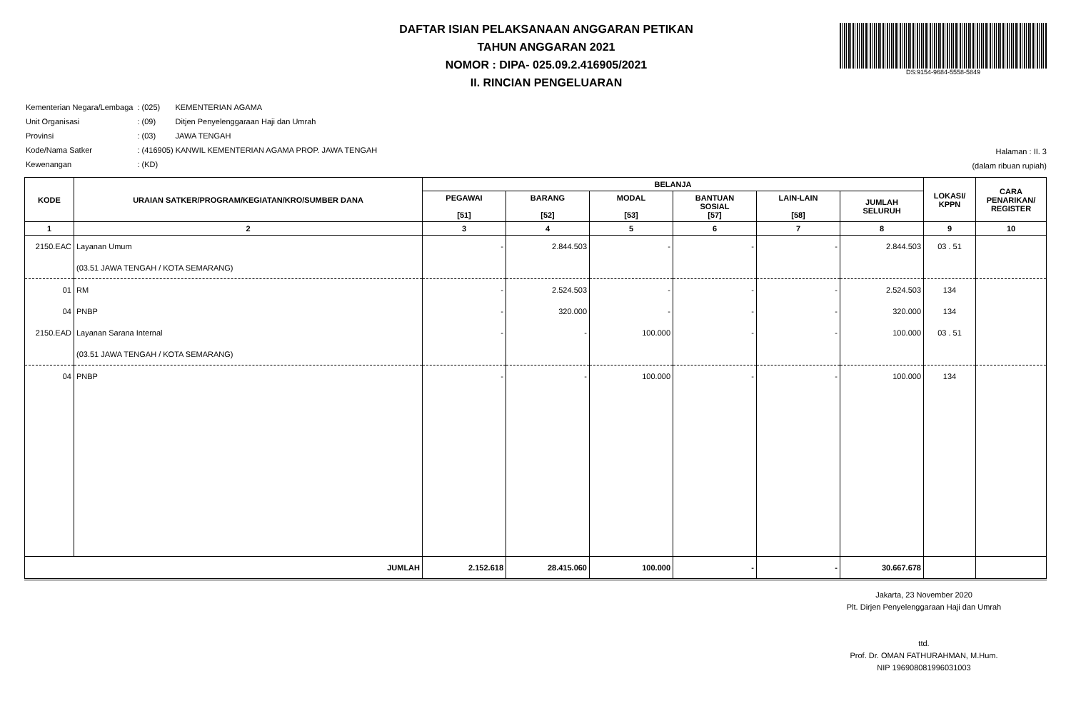DAFTAR ISIAN PELAKSANAAN ANGGARAN PETIKAN
TAHUN ANGGARAN 2021
NOMOR : DIPA- 025.09.2.416905/2021
II. RINCIAN PENGELUARAN
DS:9154-9684-5558-5849
| Kementerian Negara/Lembaga | : (025) | KEMENTERIAN AGAMA |
| Unit Organisasi | : (09) | Ditjen Penyelenggaraan Haji dan Umrah |
| Provinsi | : (03) | JAWA TENGAH |
| Kode/Nama Satker | : (416905) KANWIL KEMENTERIAN AGAMA PROP. JAWA TENGAH | |
| Kewenangan | : (KD) | |
Halaman : II. 3
(dalam ribuan rupiah)
| KODE | URAIAN SATKER/PROGRAM/KEGIATAN/KRO/SUMBER DANA | BELANJA | | | | | | LOKASI/ KPPN | CARA PENARIKAN/ REGISTER |
| --- | --- | --- | --- | --- | --- | --- | --- | --- | --- |
| | | PEGAWAI [51] | BARANG [52] | MODAL [53] | BANTUAN SOSIAL [57] | LAIN-LAIN [58] | JUMLAH SELURUH | | |
| 1 | 2 | 3 | 4 | 5 | 6 | 7 | 8 | 9 | 10 |
| 2150.EAC | Layanan Umum | - | 2.844.503 | - | - | - | 2.844.503 | 03 . 51 | |
| | (03.51 JAWA TENGAH / KOTA SEMARANG) | | | | | | | | |
| 01 | RM | - | 2.524.503 | - | - | - | 2.524.503 | 134 | |
| 04 | PNBP | - | 320.000 | - | - | - | 320.000 | 134 | |
| 2150.EAD | Layanan Sarana Internal | - | - | 100.000 | - | - | 100.000 | 03 . 51 | |
| | (03.51 JAWA TENGAH / KOTA SEMARANG) | | | | | | | | |
| 04 | PNBP | - | - | 100.000 | - | - | 100.000 | 134 | |
| JUMLAH | | 2.152.618 | 28.415.060 | 100.000 | - | - | 30.667.678 | | |
Jakarta, 23 November 2020
Plt. Dirjen Penyelenggaraan Haji dan Umrah
ttd.
Prof. Dr. OMAN FATHURAHMAN, M.Hum.
NIP 196908081996031003